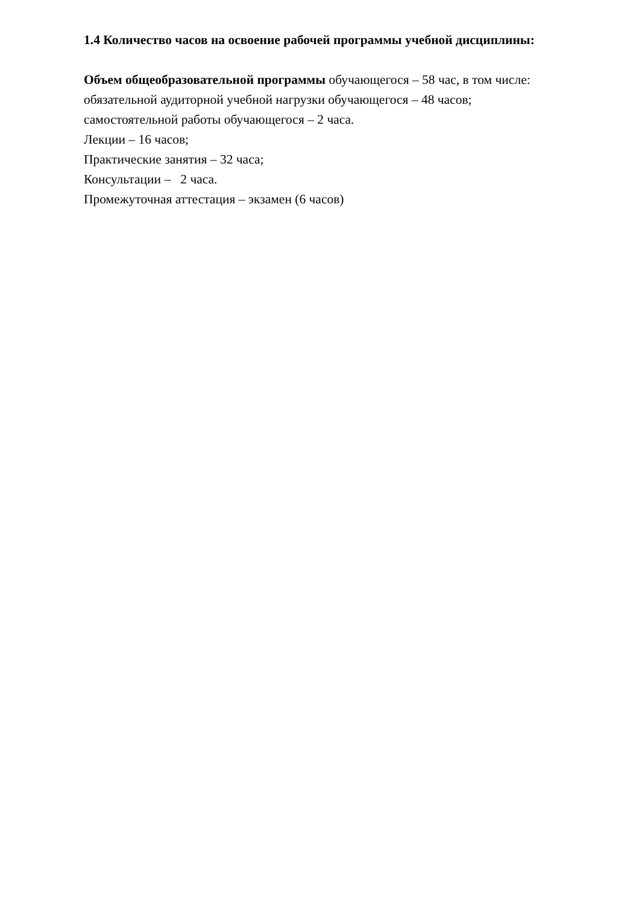1.4 Количество часов на освоение рабочей программы учебной дисциплины:
Объем общеобразовательной программы обучающегося – 58 час, в том числе:
обязательной аудиторной учебной нагрузки обучающегося – 48 часов;
самостоятельной работы обучающегося – 2 часа.
Лекции – 16 часов;
Практические занятия – 32 часа;
Консультации – 2 часа.
Промежуточная аттестация – экзамен (6 часов)